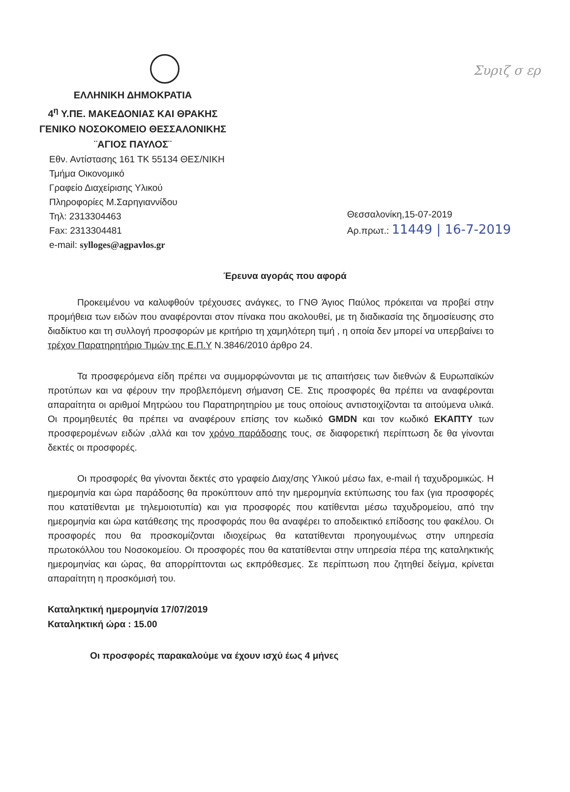Συριζ σ ερ
ΕΛΛΗΝΙΚΗ ΔΗΜΟΚΡΑΤΙΑ
4<sup>η</sup> Υ.ΠΕ. ΜΑΚΕΔΟΝΙΑΣ ΚΑΙ ΘΡΑΚΗΣ
ΓΕΝΙΚΟ ΝΟΣΟΚΟΜΕΙΟ ΘΕΣΣΑΛΟΝΙΚΗΣ
¨ΑΓΙΟΣ ΠΑΥΛΟΣ¨
Εθν. Αντίστασης 161 ΤΚ 55134 ΘΕΣ/ΝΙΚΗ
Τμήμα Οικονομικό
Γραφείο Διαχείρισης Υλικού
Πληροφορίες Μ.Σαρηγιαννίδου
Τηλ: 2313304463
Fax: 2313304481
e-mail: sylloges@agpavlos.gr
Θεσσαλονίκη,15-07-2019
Αρ.πρωτ.: 11449 | 16-7-2019
Έρευνα αγοράς που αφορά
Προκειμένου να καλυφθούν τρέχουσες ανάγκες, το ΓΝΘ Άγιος Παύλος πρόκειται να προβεί στην προμήθεια των ειδών που αναφέρονται στον πίνακα που ακολουθεί, με τη διαδικασία της δημοσίευσης στο διαδίκτυο και τη συλλογή προσφορών με κριτήριο τη χαμηλότερη τιμή , η οποία δεν μπορεί να υπερβαίνει το τρέχον Παρατηρητήριο Τιμών της Ε.Π.Υ Ν.3846/2010 άρθρο 24.
Τα προσφερόμενα είδη πρέπει να συμμορφώνονται με τις απαιτήσεις των διεθνών & Ευρωπαϊκών προτύπων και να φέρουν την προβλεπόμενη σήμανση CE. Στις προσφορές θα πρέπει να αναφέρονται απαραίτητα οι αριθμοί Μητρώου του Παρατηρητηρίου με τους οποίους αντιστοιχίζονται τα αιτούμενα υλικά. Οι προμηθευτές θα πρέπει να αναφέρουν επίσης τον κωδικό GMDN και τον κωδικό ΕΚΑΠΤΥ των προσφερομένων ειδών ,αλλά και τον χρόνο παράδοσης τους, σε διαφορετική περίπτωση δε θα γίνονται δεκτές οι προσφορές.
Οι προσφορές θα γίνονται δεκτές στο γραφείο Διαχ/σης Υλικού μέσω fax, e-mail ή ταχυδρομικώς. Η ημερομηνία και ώρα παράδοσης θα προκύπτουν από την ημερομηνία εκτύπωσης του fax (για προσφορές που κατατίθενται με τηλεμοιοτυπία) και για προσφορές που κατίθενται μέσω ταχυδρομείου, από την ημερομηνία και ώρα κατάθεσης της προσφοράς που θα αναφέρει το αποδεικτικό επίδοσης του φακέλου. Οι προσφορές που θα προσκομίζονται ιδιοχείρως θα κατατίθενται προηγουμένως στην υπηρεσία πρωτοκόλλου του Νοσοκομείου. Οι προσφορές που θα κατατίθενται στην υπηρεσία πέρα της καταληκτικής ημερομηνίας και ώρας, θα απορρίπτονται ως εκπρόθεσμες. Σε περίπτωση που ζητηθεί δείγμα, κρίνεται απαραίτητη η προσκόμισή του.
Καταληκτική ημερομηνία 17/07/2019
Καταληκτική ώρα : 15.00
Οι προσφορές παρακαλούμε να έχουν ισχύ έως 4 μήνες